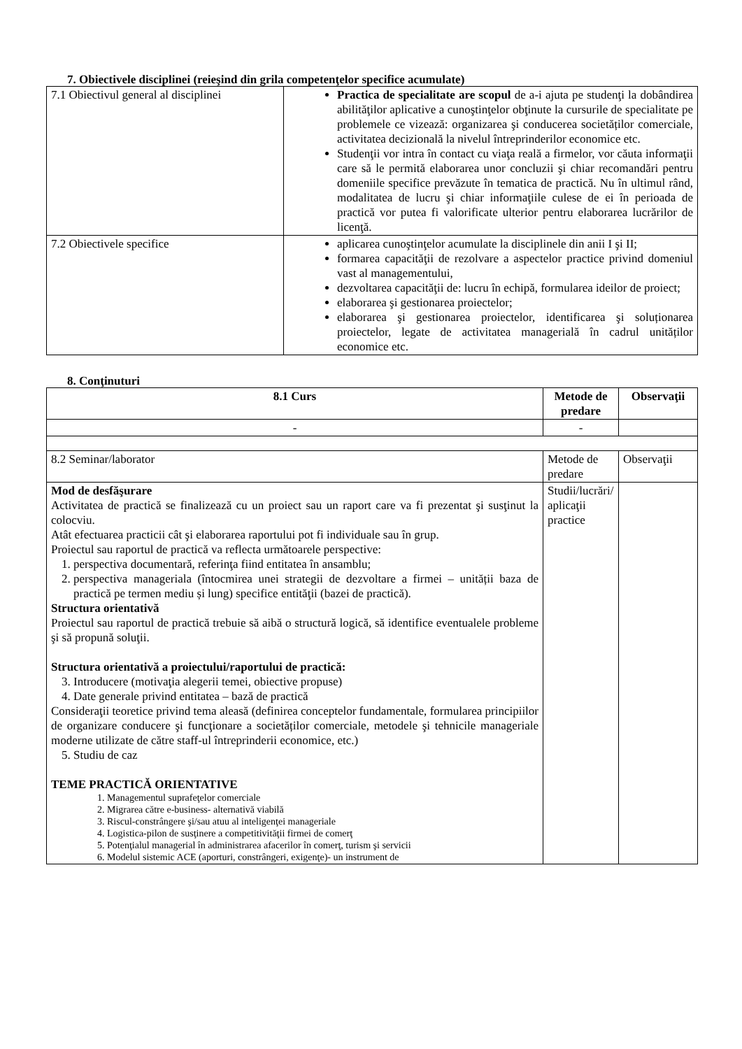7. Obiectivele disciplinei (reieşind din grila competenţelor specifice acumulate)
| 7.1 Obiectivul general al disciplinei | Practica de specialitate are scopul de a-i ajuta pe studenţi la dobândirea abilităţilor aplicative a cunoştinţelor obţinute la cursurile de specialitate pe problemele ce vizează: organizarea şi conducerea societăților comerciale, activitatea decizională la nivelul întreprinderilor economice etc. Studenţii vor intra în contact cu viaţa reală a firmelor, vor căuta informaţii care să le permită elaborarea unor concluzii şi chiar recomandări pentru domeniile specifice prevăzute în tematica de practică. Nu în ultimul rând, modalitatea de lucru şi chiar informaţiile culese de ei în perioada de practică vor putea fi valorificate ulterior pentru elaborarea lucrărilor de licenţă. |
| 7.2 Obiectivele specifice | aplicarea cunoştinţelor acumulate la disciplinele din anii I şi II; formarea capacităţii de rezolvare a aspectelor practice privind domeniul vast al managementului, dezvoltarea capacităţii de: lucru în echipă, formularea ideilor de proiect; elaborarea şi gestionarea proiectelor; elaborarea şi gestionarea proiectelor, identificarea şi soluționarea proiectelor, legate de activitatea managerială în cadrul unităților economice etc. |
8. Conţinuturi
| 8.1 Curs | Metode de predare | Observaţii |
| --- | --- | --- |
| - | - | |
| 8.2 Seminar/laborator | Metode de predare | Observaţii |
| Mod de desfăşurare Activitatea de practică se finalizează cu un proiect sau un raport care va fi prezentat şi susţinut la colocviu. Atât efectuarea practicii cât şi elaborarea raportului pot fi individuale sau în grup. Proiectul sau raportul de practică va reflecta următoarele perspective: 1. perspectiva documentară, referinţa fiind entitatea în ansamblu; 2. perspectiva manageriala (întocmirea unei strategii de dezvoltare a firmei – unității baza de practică pe termen mediu și lung) specifice entităţii (bazei de practică). Structura orientativă Proiectul sau raportul de practică trebuie să aibă o structură logică, să identifice eventualele probleme şi să propună soluţii. Structura orientativă a proiectului/raportului de practică: 3. Introducere (motivaţia alegerii temei, obiective propuse) 4. Date generale privind entitatea – bază de practică Consideraţii teoretice privind tema aleasă (definirea conceptelor fundamentale, formularea principiilor de organizare conducere şi funcţionare a societăților comerciale, metodele şi tehnicile manageriale moderne utilizate de către staff-ul întreprinderii economice, etc.) 5. Studiu de caz TEME PRACTICĂ ORIENTATIVE 1. Managementul suprafeţelor comerciale 2. Migrarea către e-business- alternativă viabilă 3. Riscul-constrângere şi/sau atuu al inteligenţei manageriale 4. Logistica-pilon de susţinere a competitivităţii firmei de comerţ 5. Potenţialul managerial în administrarea afacerilor în comerţ, turism şi servicii 6. Modelul sistemic ACE (aporturi, constrângeri, exigenţe)- un instrument de | Studii/lucrări/ aplicaţii practice | |